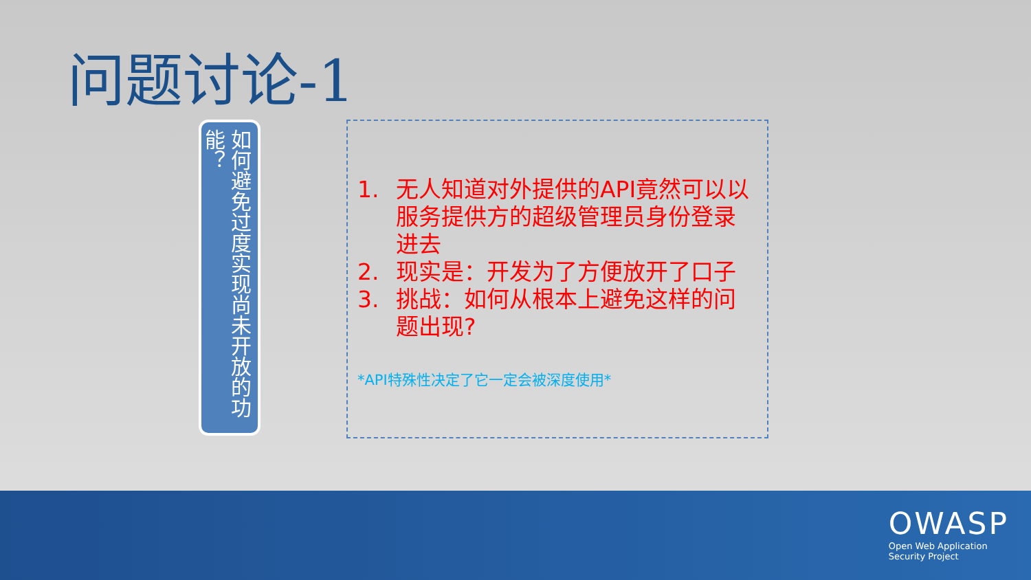问题讨论-1
如何避免过度实现尚未开放的功能？
1. 无人知道对外提供的API竟然可以以服务提供方的超级管理员身份登录进去
2. 现实是：开发为了方便放开了口子
3. 挑战：如何从根本上避免这样的问题出现?
*API特殊性决定了它一定会被深度使用*
OWASP
Open Web Application
Security Project